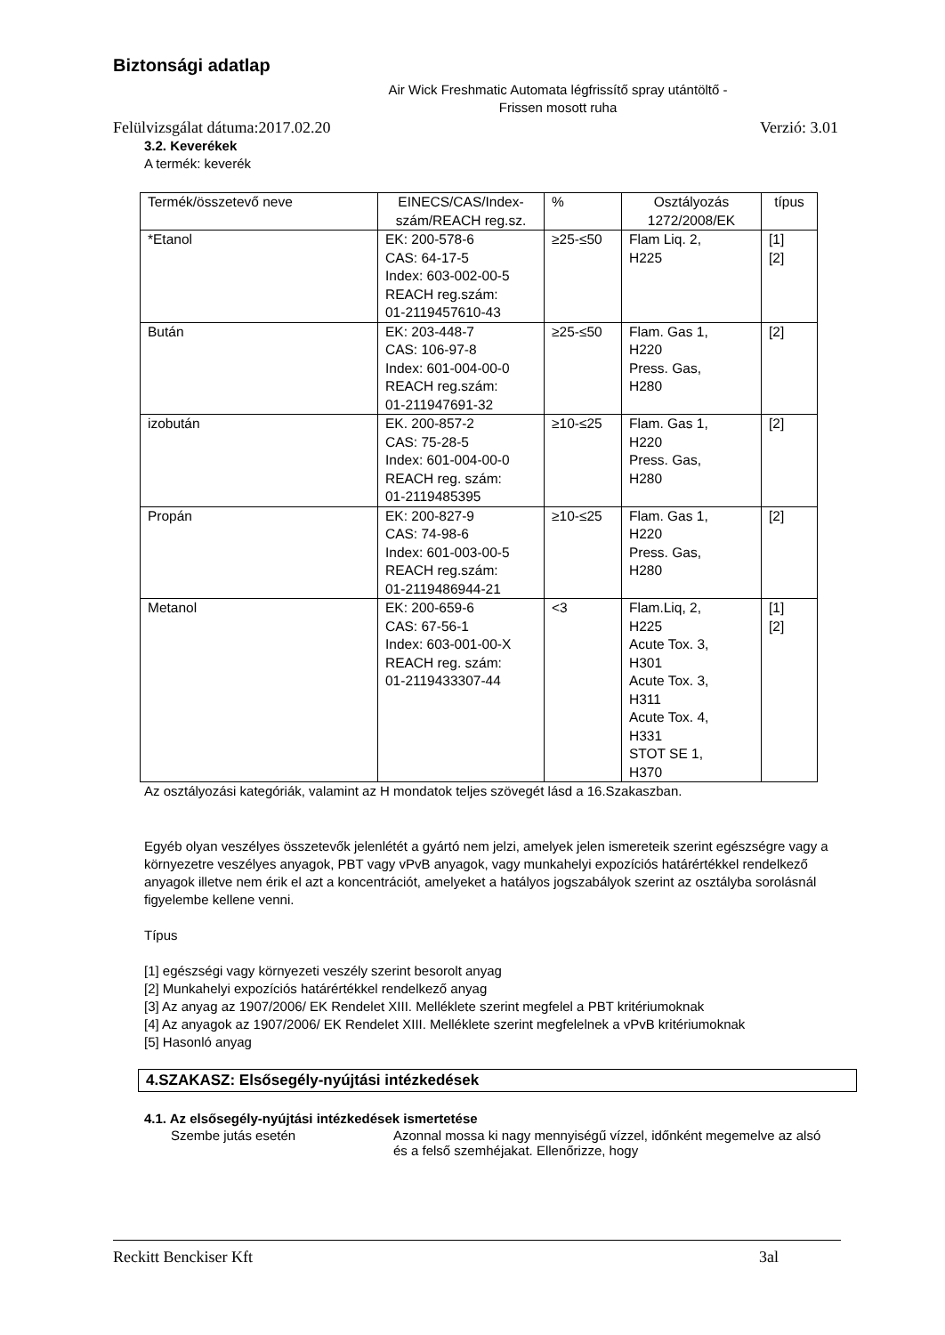Biztonsági adatlap
Air Wick Freshmatic Automata légfrissítő spray utántöltő - Frissen mosott ruha
Felülvizsgálat dátuma:2017.02.20 Verzió: 3.01
3.2. Keverékek
A termék: keverék
| Termék/összetevő neve | EINECS/CAS/Index-szám/REACH reg.sz. | % | Osztályozás 1272/2008/EK | típus |
| --- | --- | --- | --- | --- |
| *Etanol | EK: 200-578-6 CAS: 64-17-5 Index: 603-002-00-5 REACH reg.szám: 01-2119457610-43 | ≥25-≤50 | Flam Liq. 2, H225 | [1] [2] |
| Bután | EK: 203-448-7 CAS: 106-97-8 Index: 601-004-00-0 REACH reg.szám: 01-211947691-32 | ≥25-≤50 | Flam. Gas 1, H220 Press. Gas, H280 | [2] |
| izobután | EK. 200-857-2 CAS: 75-28-5 Index: 601-004-00-0 REACH reg. szám: 01-2119485395 | ≥10-≤25 | Flam. Gas 1, H220 Press. Gas, H280 | [2] |
| Propán | EK: 200-827-9 CAS: 74-98-6 Index: 601-003-00-5 REACH reg.szám: 01-2119486944-21 | ≥10-≤25 | Flam. Gas 1, H220 Press. Gas, H280 | [2] |
| Metanol | EK: 200-659-6 CAS: 67-56-1 Index: 603-001-00-X REACH reg. szám: 01-2119433307-44 | <3 | Flam.Liq, 2, H225 Acute Tox. 3, H301 Acute Tox. 3, H311 Acute Tox. 4, H331 STOT SE 1, H370 | [1] [2] |
Az osztályozási kategóriák, valamint az H mondatok teljes szövegét lásd a 16.Szakaszban.
Egyéb olyan veszélyes összetevők jelenlétét a gyártó nem jelzi, amelyek jelen ismereteik szerint egészségre vagy a környezetre veszélyes anyagok, PBT vagy vPvB anyagok, vagy munkahelyi expozíciós határértékkel rendelkező anyagok illetve nem érik el azt a koncentrációt, amelyeket a hatályos jogszabályok szerint az osztályba sorolásnál figyelembe kellene venni.
Típus
[1] egészségi vagy környezeti veszély szerint besorolt anyag
[2] Munkahelyi expozíciós határértékkel rendelkező anyag
[3] Az anyag az 1907/2006/ EK Rendelet XIII. Melléklete szerint megfelel a PBT kritériumoknak
[4] Az anyagok az 1907/2006/ EK Rendelet XIII. Melléklete szerint megfelelnek a vPvB kritériumoknak
[5] Hasonló anyag
4.SZAKASZ: Elsősegély-nyújtási intézkedések
4.1. Az elsősegély-nyújtási intézkedések ismertetése
Szembe jutás esetén Azonnal mossa ki nagy mennyiségű vízzel, időnként megemelve az alsó és a felső szemhéjakat. Ellenőrizze, hogy
Reckitt Benckiser Kft 3al